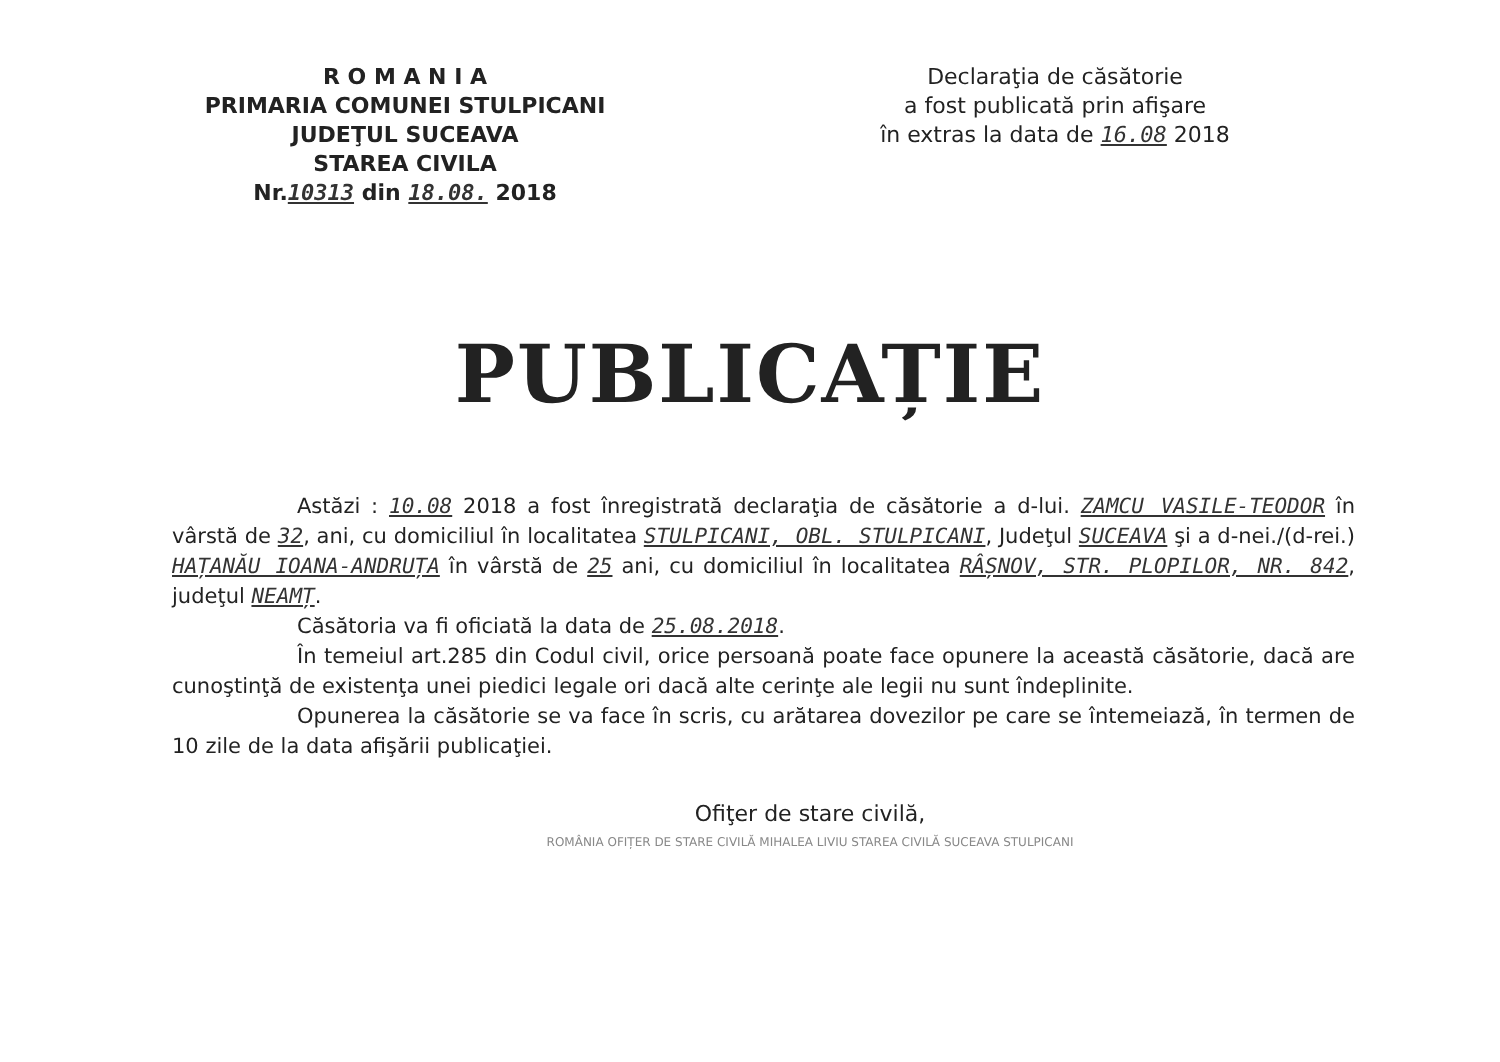R O M A N I A
PRIMARIA COMUNEI STULPICANI
JUDEŢUL SUCEAVA
STAREA CIVILA
Nr.10313 din 18.08. 2018
Declaraţia de căsătorie
a fost publicată prin afişare
în extras la data de 16.08 2018
PUBLICAȚIE
Astăzi : 10.08 2018 a fost înregistrată declaraţia de căsătorie a d-lui. ZAMCU VASILE-TEODOR în vârstă de 32, ani, cu domiciliul în localitatea STULPICANI, OBL. STULPICANI, Judeţul SUCEAVA şi a d-nei./(d-rei.) HAȚANĂU IOANA-ANDRUȚA în vârstă de 25 ani, cu domiciliul în localitatea RÂȘNOV, STR. PLOPILOR, NR. 842, judeţul NEAMȚ.
Căsătoria va fi oficiată la data de 25.08.2018.
În temeiul art.285 din Codul civil, orice persoană poate face opunere la această căsătorie, dacă are cunoştinţă de existenţa unei piedici legale ori dacă alte cerinţe ale legii nu sunt îndeplinite.
Opunerea la căsătorie se va face în scris, cu arătarea dovezilor pe care se întemeiază, în termen de 10 zile de la data afişării publicaţiei.
Ofiţer de stare civilă,
ROMÂNIA OFIȚER DE STARE CIVILĂ MIHALEA LIVIU STAREA CIVILĂ SUCEAVA STULPICANI